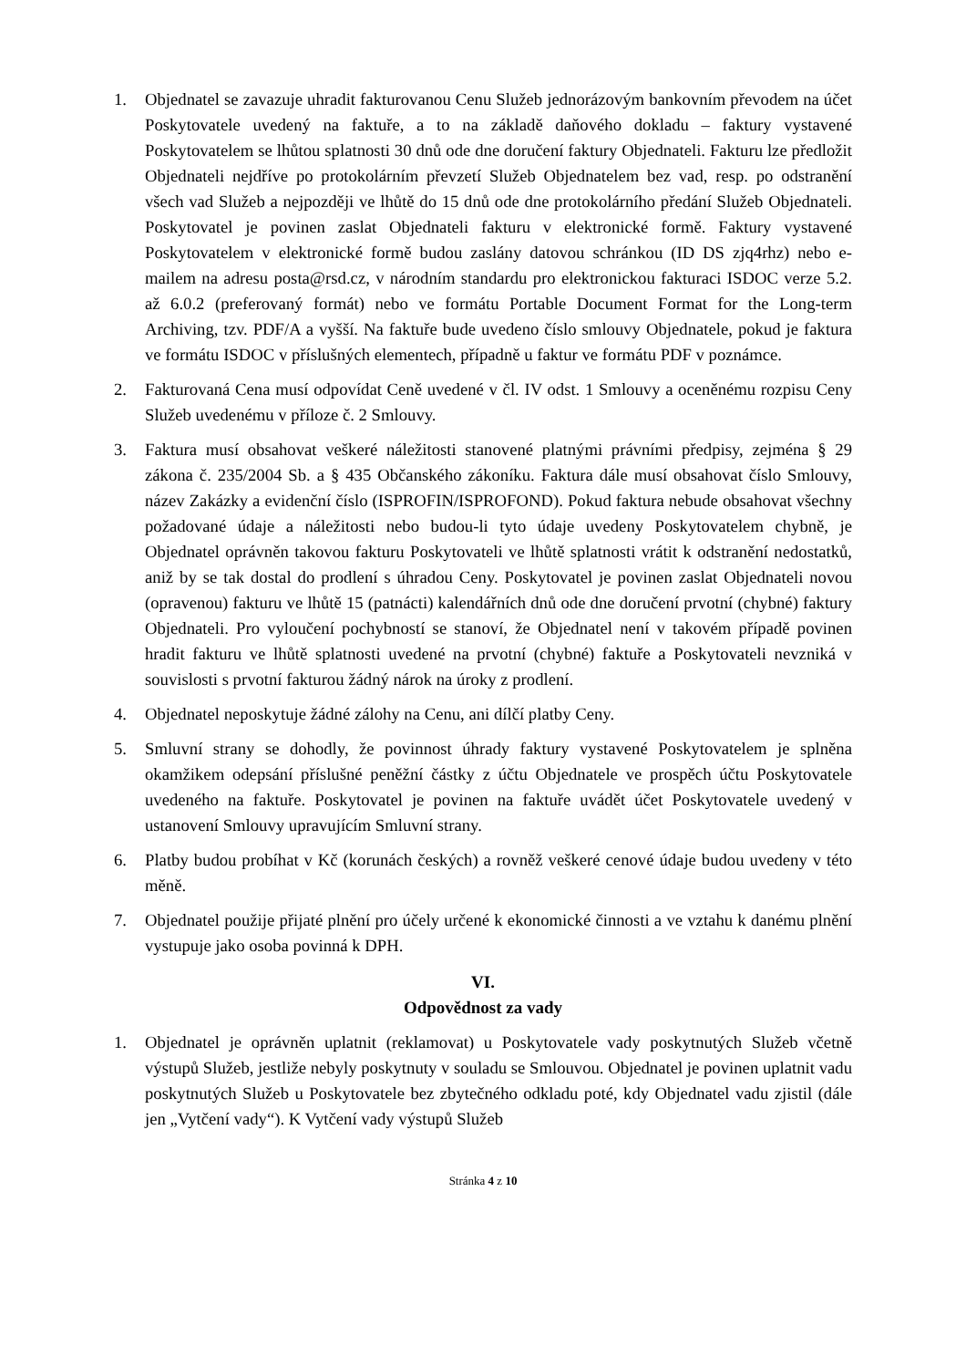1. Objednatel se zavazuje uhradit fakturovanou Cenu Služeb jednorázovým bankovním převodem na účet Poskytovatele uvedený na faktuře, a to na základě daňového dokladu – faktury vystavené Poskytovatelem se lhůtou splatnosti 30 dnů ode dne doručení faktury Objednateli. Fakturu lze předložit Objednateli nejdříve po protokolárním převzetí Služeb Objednatelem bez vad, resp. po odstranění všech vad Služeb a nejpozději ve lhůtě do 15 dnů ode dne protokolárního předání Služeb Objednateli. Poskytovatel je povinen zaslat Objednateli fakturu v elektronické formě. Faktury vystavené Poskytovatelem v elektronické formě budou zaslány datovou schránkou (ID DS zjq4rhz) nebo e-mailem na adresu posta@rsd.cz, v národním standardu pro elektronickou fakturaci ISDOC verze 5.2. až 6.0.2 (preferovaný formát) nebo ve formátu Portable Document Format for the Long-term Archiving, tzv. PDF/A a vyšší. Na faktuře bude uvedeno číslo smlouvy Objednatele, pokud je faktura ve formátu ISDOC v příslušných elementech, případně u faktur ve formátu PDF v poznámce.
2. Fakturovaná Cena musí odpovídat Ceně uvedené v čl. IV odst. 1 Smlouvy a oceněnému rozpisu Ceny Služeb uvedenému v příloze č. 2 Smlouvy.
3. Faktura musí obsahovat veškeré náležitosti stanovené platnými právními předpisy, zejména § 29 zákona č. 235/2004 Sb. a § 435 Občanského zákoníku. Faktura dále musí obsahovat číslo Smlouvy, název Zakázky a evidenční číslo (ISPROFIN/ISPROFOND). Pokud faktura nebude obsahovat všechny požadované údaje a náležitosti nebo budou-li tyto údaje uvedeny Poskytovatelem chybně, je Objednatel oprávněn takovou fakturu Poskytovateli ve lhůtě splatnosti vrátit k odstranění nedostatků, aniž by se tak dostal do prodlení s úhradou Ceny. Poskytovatel je povinen zaslat Objednateli novou (opravenou) fakturu ve lhůtě 15 (patnácti) kalendářních dnů ode dne doručení prvotní (chybné) faktury Objednateli. Pro vyloučení pochybností se stanoví, že Objednatel není v takovém případě povinen hradit fakturu ve lhůtě splatnosti uvedené na prvotní (chybné) faktuře a Poskytovateli nevzniká v souvislosti s prvotní fakturou žádný nárok na úroky z prodlení.
4. Objednatel neposkytuje žádné zálohy na Cenu, ani dílčí platby Ceny.
5. Smluvní strany se dohodly, že povinnost úhrady faktury vystavené Poskytovatelem je splněna okamžikem odepsání příslušné peněžní částky z účtu Objednatele ve prospěch účtu Poskytovatele uvedeného na faktuře. Poskytovatel je povinen na faktuře uvádět účet Poskytovatele uvedený v ustanovení Smlouvy upravujícím Smluvní strany.
6. Platby budou probíhat v Kč (korunách českých) a rovněž veškeré cenové údaje budou uvedeny v této měně.
7. Objednatel použije přijaté plnění pro účely určené k ekonomické činnosti a ve vztahu k danému plnění vystupuje jako osoba povinná k DPH.
VI.
Odpovědnost za vady
1. Objednatel je oprávněn uplatnit (reklamovat) u Poskytovatele vady poskytnutých Služeb včetně výstupů Služeb, jestliže nebyly poskytnuty v souladu se Smlouvou. Objednatel je povinen uplatnit vadu poskytnutých Služeb u Poskytovatele bez zbytečného odkladu poté, kdy Objednatel vadu zjistil (dále jen „Vytčení vady“). K Vytčení vady výstupů Služeb
Stránka 4 z 10